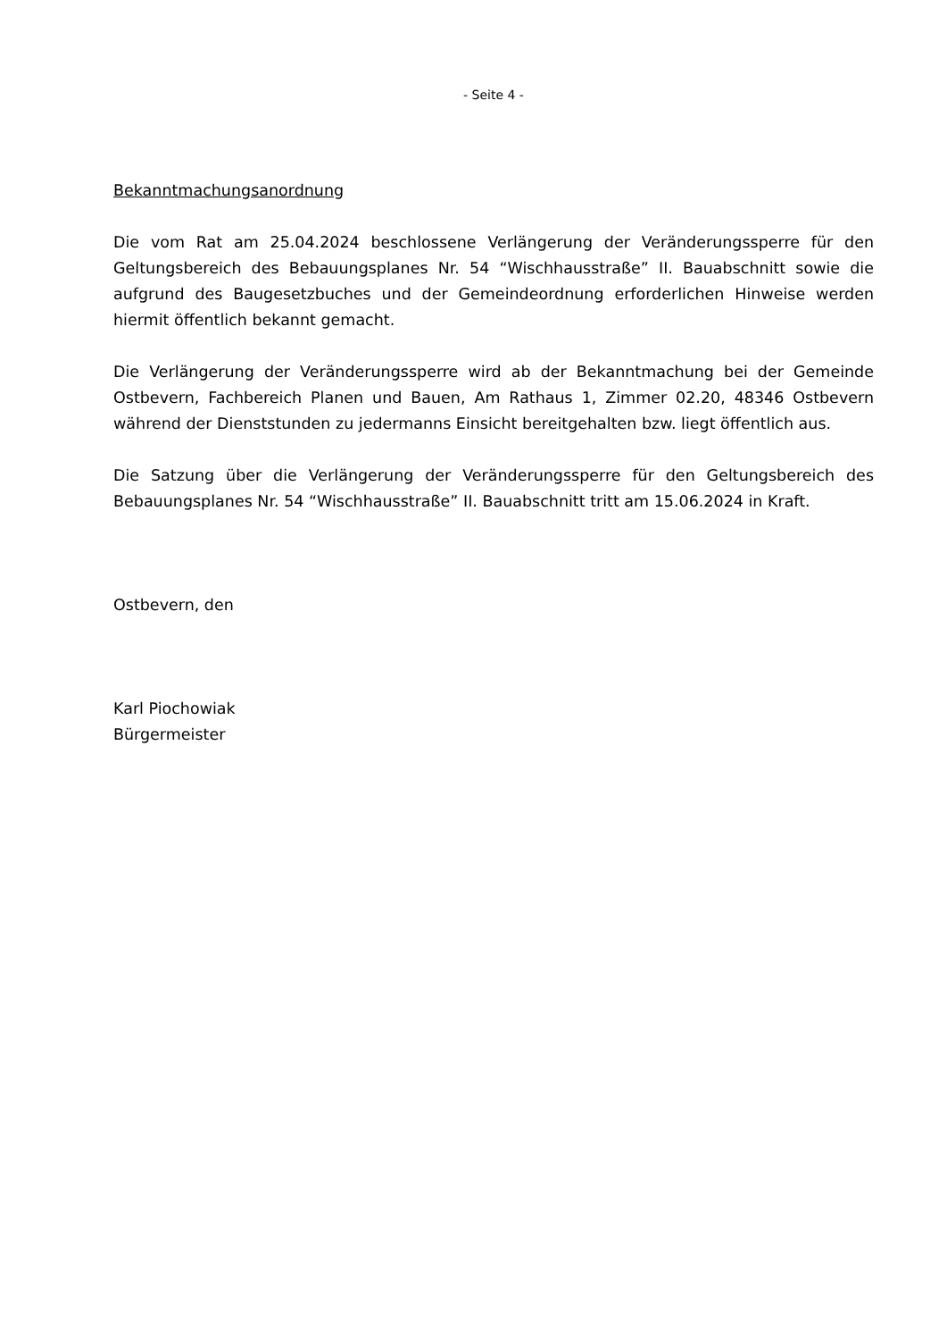- Seite 4 -
Bekanntmachungsanordnung
Die vom Rat am 25.04.2024 beschlossene Verlängerung der Veränderungssperre für den Geltungsbereich des Bebauungsplanes Nr. 54 “Wischhausstraße” II. Bauabschnitt sowie die aufgrund des Baugesetzbuches und der Gemeindeordnung erforderlichen Hinweise werden hiermit öffentlich bekannt gemacht.
Die Verlängerung der Veränderungssperre wird ab der Bekanntmachung bei der Gemeinde Ostbevern, Fachbereich Planen und Bauen, Am Rathaus 1, Zimmer 02.20, 48346 Ostbevern während der Dienststunden zu jedermanns Einsicht bereitgehalten bzw. liegt öffentlich aus.
Die Satzung über die Verlängerung der Veränderungssperre für den Geltungsbereich des Bebauungsplanes Nr. 54 “Wischhausstraße” II. Bauabschnitt tritt am 15.06.2024 in Kraft.
Ostbevern, den
Karl Piochowiak
Bürgermeister